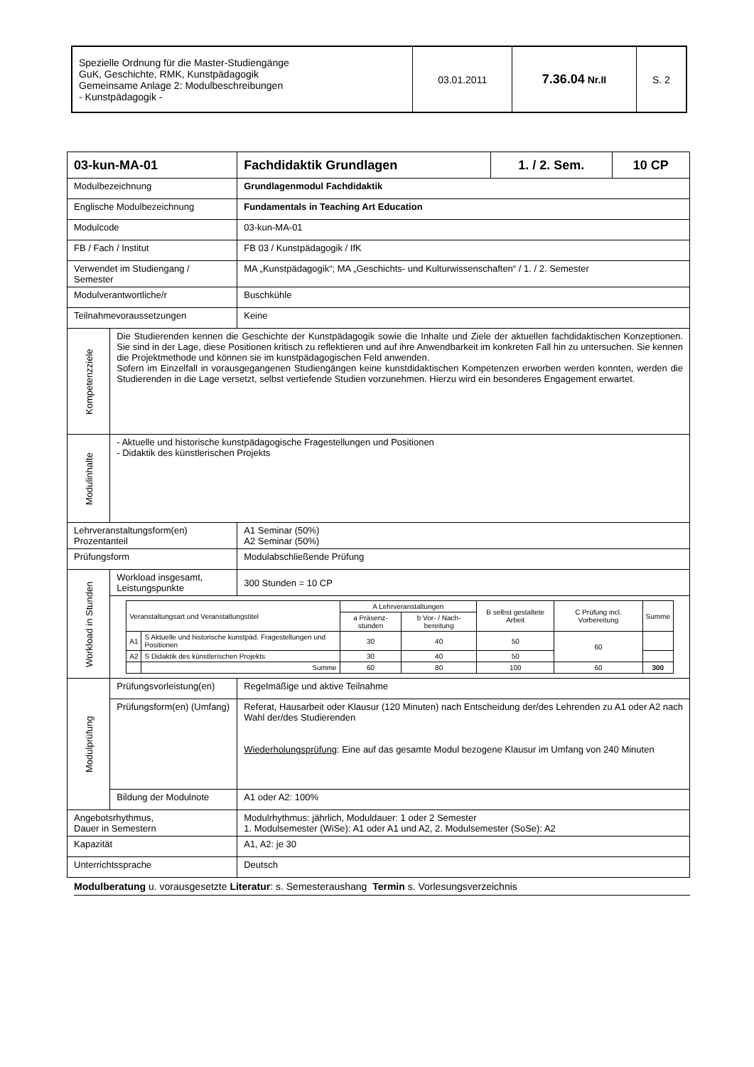| Spezielle Ordnung für die Master-Studiengänge GuK, Geschichte, RMK, Kunstpädagogik Gemeinsame Anlage 2: Modulbeschreibungen - Kunstpädagogik - | 03.01.2011 | 7.36.04 Nr.II | S. 2 |
| 03-kun-MA-01 | | Fachdidaktik Grundlagen | 1. / 2. Sem. | 10 CP |
| Modulbezeichnung | | Grundlagenmodul Fachdidaktik | | |
| Englische Modulbezeichnung | | Fundamentals in Teaching Art Education | | |
| Modulcode | | 03-kun-MA-01 | | |
| FB / Fach / Institut | | FB 03 / Kunstpädagogik / IfK | | |
| Verwendet im Studiengang / Semester | | MA „Kunstpädagogik“; MA „Geschichts- und Kulturwissenschaften“ / 1. / 2. Semester | | |
| Modulverantwortliche/r | | Buschkühle | | |
| Teilnahmevoraussetzungen | | Keine | | |
| Kompetenzziele | Die Studierenden kennen die Geschichte der Kunstpädagogik sowie die Inhalte und Ziele der aktuellen fachdidaktischen Konzeptionen. Sie sind in der Lage, diese Positionen kritisch zu reflektieren und auf ihre Anwendbarkeit im konkreten Fall hin zu untersuchen. Sie kennen die Projektmethode und können sie im kunstpädagogischen Feld anwenden. Sofern im Einzelfall in vorausgegangenen Studiengängen keine kunstdidaktischen Kompetenzen erworben werden konnten, werden die Studierenden in die Lage versetzt, selbst vertiefende Studien vorzunehmen. Hierzu wird ein besonderes Engagement erwartet. | | | |
| Modulinhalte | - Aktuelle und historische kunstpädagogische Fragestellungen und Positionen - Didaktik des künstlerischen Projekts | | | |
| Lehrveranstaltungsform(en) Prozentanteil | | A1 Seminar (50%) A2 Seminar (50%) | | |
| Prüfungsform | | Modulabschließende Prüfung | | |
| Workload in Stunden | Workload insgesamt, Leistungspunkte | 300 Stunden = 10 CP | | |
| | / Veranstaltungsart und Veranstaltungstitel / / A Lehrveranstaltungen / / B selbst gestaltete Arbeit / C Prüfung incl. Vorbereitung / Summe / / --- / --- / --- / --- / --- / --- / --- / / / / a Präsenz-stunden / b Vor- / Nach- bereitung / / / / / A1 / S Aktuelle und historische kunstpäd. Fragestellungen und Positionen / 30 / 40 / 50 / 60 / / / A2 / S Didaktik des künstlerischen Projekts / 30 / 40 / 50 / / / / / Summe / 60 / 80 / 100 / 60 / 300 / | | | |
| Modulprüfung | Prüfungsvorleistung(en) | Regelmäßige und aktive Teilnahme | | |
| | Prüfungsform(en) (Umfang) | Referat, Hausarbeit oder Klausur (120 Minuten) nach Entscheidung der/des Lehrenden zu A1 oder A2 nach Wahl der/des Studierenden Wiederholungsprüfung : Eine auf das gesamte Modul bezogene Klausur im Umfang von 240 Minuten | | |
| | Bildung der Modulnote | A1 oder A2: 100% | | |
| Angebotsrhythmus, Dauer in Semestern | | Modulrhythmus: jährlich, Moduldauer: 1 oder 2 Semester 1. Modulsemester (WiSe): A1 oder A1 und A2, 2. Modulsemester (SoSe): A2 | | |
| Kapazität | | A1, A2: je 30 | | |
| Unterrichtssprache | | Deutsch | | |
Modulberatung u. vorausgesetzte Literatur: s. Semesteraushang Termin s. Vorlesungsverzeichnis